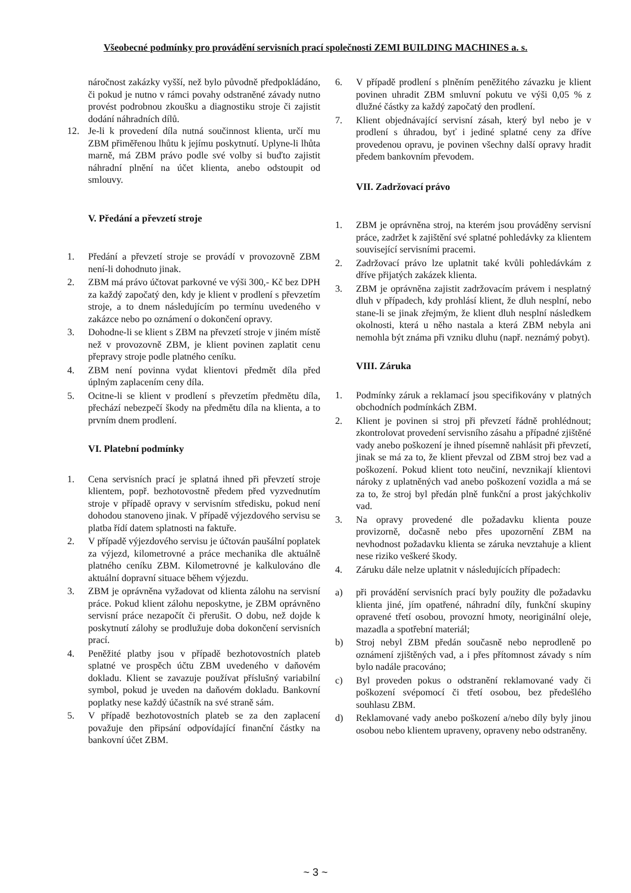Všeobecné podmínky pro provádění servisních prací společnosti ZEMI BUILDING MACHINES a. s.
náročnost zakázky vyšší, než bylo původně předpokládáno, či pokud je nutno v rámci povahy odstraněné závady nutno provést podrobnou zkoušku a diagnostiku stroje či zajistit dodání náhradních dílů.
12. Je-li k provedení díla nutná součinnost klienta, určí mu ZBM přiměřenou lhůtu k jejímu poskytnutí. Uplyne-li lhůta marně, má ZBM právo podle své volby si buďto zajistit náhradní plnění na účet klienta, anebo odstoupit od smlouvy.
V. Předání a převzetí stroje
1. Předání a převzetí stroje se provádí v provozovně ZBM není-li dohodnuto jinak.
2. ZBM má právo účtovat parkovné ve výši 300,- Kč bez DPH za každý započatý den, kdy je klient v prodlení s převzetím stroje, a to dnem následujícím po termínu uvedeného v zakázce nebo po oznámení o dokončení opravy.
3. Dohodne-li se klient s ZBM na převzetí stroje v jiném místě než v provozovně ZBM, je klient povinen zaplatit cenu přepravy stroje podle platného ceníku.
4. ZBM není povinna vydat klientovi předmět díla před úplným zaplacením ceny díla.
5. Ocitne-li se klient v prodlení s převzetím předmětu díla, přechází nebezpečí škody na předmětu díla na klienta, a to prvním dnem prodlení.
VI. Platební podmínky
1. Cena servisních prací je splatná ihned při převzetí stroje klientem, popř. bezhotovostně předem před vyzvednutím stroje v případě opravy v servisním středisku, pokud není dohodou stanoveno jinak. V případě výjezdového servisu se platba řídí datem splatnosti na faktuře.
2. V případě výjezdového servisu je účtován paušální poplatek za výjezd, kilometrovné a práce mechanika dle aktuálně platného ceníku ZBM. Kilometrovné je kalkulováno dle aktuální dopravní situace během výjezdu.
3. ZBM je oprávněna vyžadovat od klienta zálohu na servisní práce. Pokud klient zálohu neposkytne, je ZBM oprávněno servisní práce nezapočít či přerušit. O dobu, než dojde k poskytnutí zálohy se prodlužuje doba dokončení servisních prací.
4. Peněžité platby jsou v případě bezhotovostních plateb splatné ve prospěch účtu ZBM uvedeného v daňovém dokladu. Klient se zavazuje používat příslušný variabilní symbol, pokud je uveden na daňovém dokladu. Bankovní poplatky nese každý účastník na své straně sám.
5. V případě bezhotovostních plateb se za den zaplacení považuje den připsání odpovídající finanční částky na bankovní účet ZBM.
6. V případě prodlení s plněním peněžitého závazku je klient povinen uhradit ZBM smluvní pokutu ve výši 0,05 % z dlužné částky za každý započatý den prodlení.
7. Klient objednávající servisní zásah, který byl nebo je v prodlení s úhradou, byť i jediné splatné ceny za dříve provedenou opravu, je povinen všechny další opravy hradit předem bankovním převodem.
VII. Zadržovací právo
1. ZBM je oprávněna stroj, na kterém jsou prováděny servisní práce, zadržet k zajištění své splatné pohledávky za klientem související servisními pracemi.
2. Zadržovací právo lze uplatnit také kvůli pohledávkám z dříve přijatých zakázek klienta.
3. ZBM je oprávněna zajistit zadržovacím právem i nesplatný dluh v případech, kdy prohlásí klient, že dluh nesplní, nebo stane-li se jinak zřejmým, že klient dluh nesplní následkem okolnosti, která u něho nastala a která ZBM nebyla ani nemohla být známa při vzniku dluhu (např. neznámý pobyt).
VIII. Záruka
1. Podmínky záruk a reklamací jsou specifikovány v platných obchodních podmínkách ZBM.
2. Klient je povinen si stroj při převzetí řádně prohlédnout; zkontrolovat provedení servisního zásahu a případné zjištěné vady anebo poškození je ihned písemně nahlásit při převzetí, jinak se má za to, že klient převzal od ZBM stroj bez vad a poškození. Pokud klient toto neučiní, nevznikají klientovi nároky z uplatněných vad anebo poškození vozidla a má se za to, že stroj byl předán plně funkční a prost jakýchkoliv vad.
3. Na opravy provedené dle požadavku klienta pouze provizorně, dočasně nebo přes upozornění ZBM na nevhodnost požadavku klienta se záruka nevztahuje a klient nese riziko veškeré škody.
4. Záruku dále nelze uplatnit v následujících případech:
a) při provádění servisních prací byly použity dle požadavku klienta jiné, jím opatřené, náhradní díly, funkční skupiny opravené třetí osobou, provozní hmoty, neoriginální oleje, mazadla a spotřební materiál;
b) Stroj nebyl ZBM předán současně nebo neprodleně po oznámení zjištěných vad, a i přes přítomnost závady s ním bylo nadále pracováno;
c) Byl proveden pokus o odstranění reklamované vady či poškození svépomocí či třetí osobou, bez předešlého souhlasu ZBM.
d) Reklamované vady anebo poškození a/nebo díly byly jinou osobou nebo klientem upraveny, opraveny nebo odstraněny.
~ 3 ~